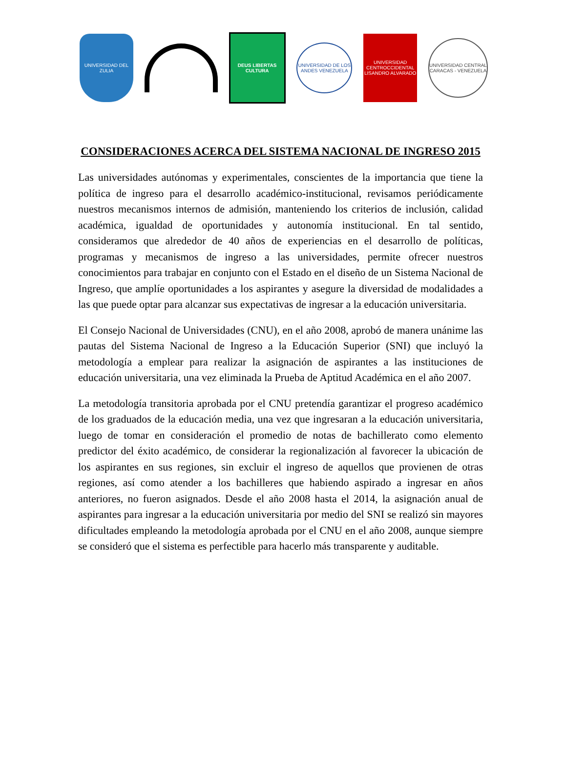UNIVERSIDAD DEL ZULIA
DEUS LIBERTAS CULTURA
UNIVERSIDAD DE LOS ANDES VENEZUELA
UNIVERSIDAD CENTROCCIDENTAL LISANDRO ALVARADO
UNIVERSIDAD CENTRAL CARACAS - VENEZUELA
CONSIDERACIONES ACERCA DEL SISTEMA NACIONAL DE INGRESO 2015
Las universidades autónomas y experimentales, conscientes de la importancia que tiene la política de ingreso para el desarrollo académico-institucional, revisamos periódicamente nuestros mecanismos internos de admisión, manteniendo los criterios de inclusión, calidad académica, igualdad de oportunidades y autonomía institucional. En tal sentido, consideramos que alrededor de 40 años de experiencias en el desarrollo de políticas, programas y mecanismos de ingreso a las universidades, permite ofrecer nuestros conocimientos para trabajar en conjunto con el Estado en el diseño de un Sistema Nacional de Ingreso, que amplíe oportunidades a los aspirantes y asegure la diversidad de modalidades a las que puede optar para alcanzar sus expectativas de ingresar a la educación universitaria.
El Consejo Nacional de Universidades (CNU), en el año 2008, aprobó de manera unánime las pautas del Sistema Nacional de Ingreso a la Educación Superior (SNI) que incluyó la metodología a emplear para realizar la asignación de aspirantes a las instituciones de educación universitaria, una vez eliminada la Prueba de Aptitud Académica en el año 2007.
La metodología transitoria aprobada por el CNU pretendía garantizar el progreso académico de los graduados de la educación media, una vez que ingresaran a la educación universitaria, luego de tomar en consideración el promedio de notas de bachillerato como elemento predictor del éxito académico, de considerar la regionalización al favorecer la ubicación de los aspirantes en sus regiones, sin excluir el ingreso de aquellos que provienen de otras regiones, así como atender a los bachilleres que habiendo aspirado a ingresar en años anteriores, no fueron asignados. Desde el año 2008 hasta el 2014, la asignación anual de aspirantes para ingresar a la educación universitaria por medio del SNI se realizó sin mayores dificultades empleando la metodología aprobada por el CNU en el año 2008, aunque siempre se consideró que el sistema es perfectible para hacerlo más transparente y auditable.